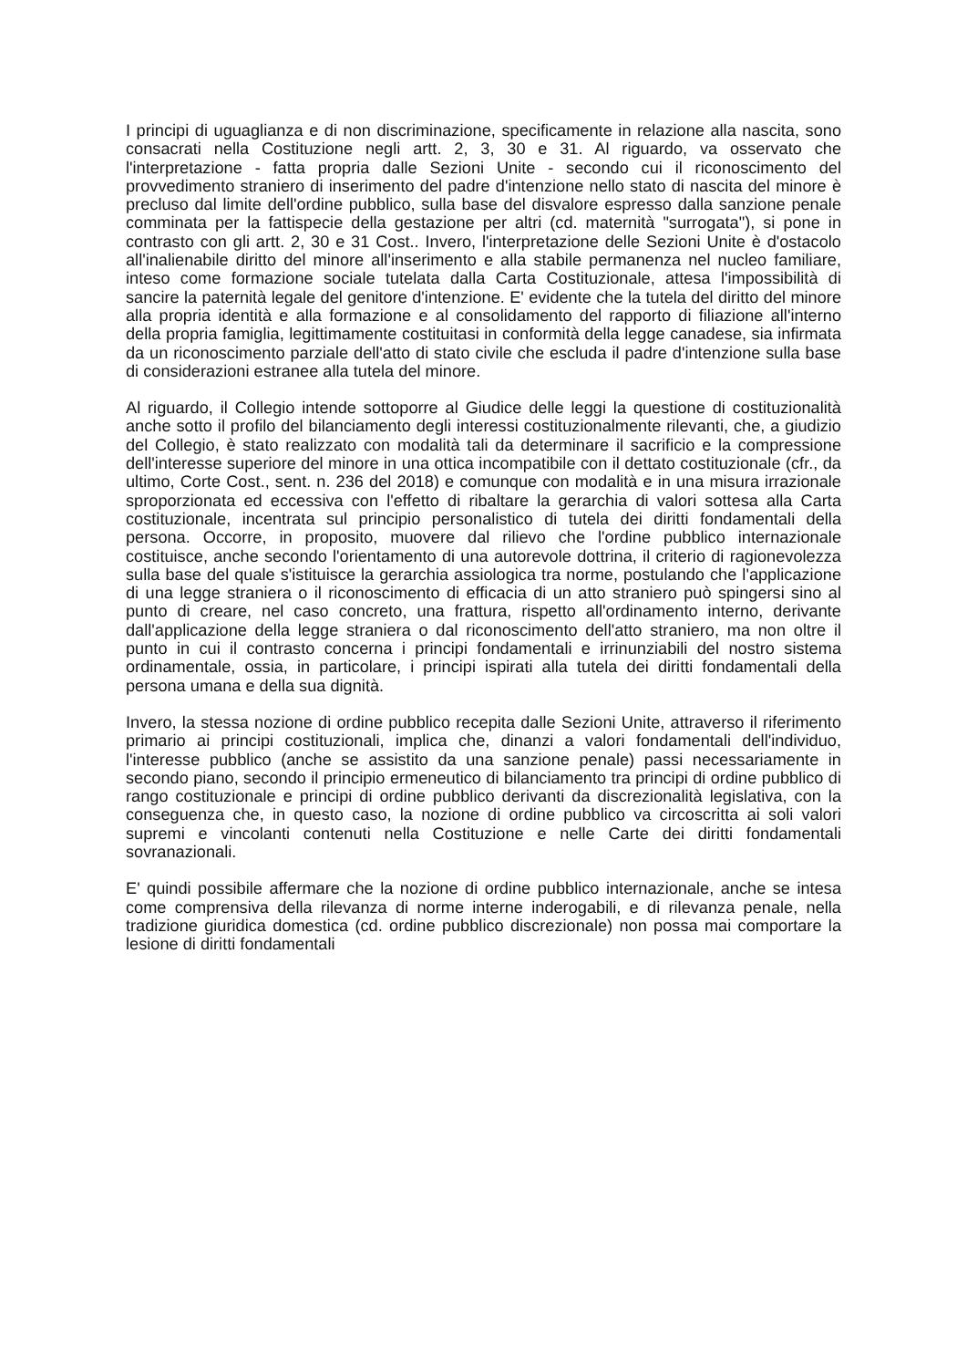I principi di uguaglianza e di non discriminazione, specificamente in relazione alla nascita, sono consacrati nella Costituzione negli artt. 2, 3, 30 e 31. Al riguardo, va osservato che l'interpretazione - fatta propria dalle Sezioni Unite - secondo cui il riconoscimento del provvedimento straniero di inserimento del padre d'intenzione nello stato di nascita del minore è precluso dal limite dell'ordine pubblico, sulla base del disvalore espresso dalla sanzione penale comminata per la fattispecie della gestazione per altri (cd. maternità "surrogata"), si pone in contrasto con gli artt. 2, 30 e 31 Cost.. Invero, l'interpretazione delle Sezioni Unite è d'ostacolo all'inalienabile diritto del minore all'inserimento e alla stabile permanenza nel nucleo familiare, inteso come formazione sociale tutelata dalla Carta Costituzionale, attesa l'impossibilità di sancire la paternità legale del genitore d'intenzione. E' evidente che la tutela del diritto del minore alla propria identità e alla formazione e al consolidamento del rapporto di filiazione all'interno della propria famiglia, legittimamente costituitasi in conformità della legge canadese, sia infirmata da un riconoscimento parziale dell'atto di stato civile che escluda il padre d'intenzione sulla base di considerazioni estranee alla tutela del minore.
Al riguardo, il Collegio intende sottoporre al Giudice delle leggi la questione di costituzionalità anche sotto il profilo del bilanciamento degli interessi costituzionalmente rilevanti, che, a giudizio del Collegio, è stato realizzato con modalità tali da determinare il sacrificio e la compressione dell'interesse superiore del minore in una ottica incompatibile con il dettato costituzionale (cfr., da ultimo, Corte Cost., sent. n. 236 del 2018) e comunque con modalità e in una misura irrazionale sproporzionata ed eccessiva con l'effetto di ribaltare la gerarchia di valori sottesa alla Carta costituzionale, incentrata sul principio personalistico di tutela dei diritti fondamentali della persona. Occorre, in proposito, muovere dal rilievo che l'ordine pubblico internazionale costituisce, anche secondo l'orientamento di una autorevole dottrina, il criterio di ragionevolezza sulla base del quale s'istituisce la gerarchia assiologica tra norme, postulando che l'applicazione di una legge straniera o il riconoscimento di efficacia di un atto straniero può spingersi sino al punto di creare, nel caso concreto, una frattura, rispetto all'ordinamento interno, derivante dall'applicazione della legge straniera o dal riconoscimento dell'atto straniero, ma non oltre il punto in cui il contrasto concerna i principi fondamentali e irrinunziabili del nostro sistema ordinamentale, ossia, in particolare, i principi ispirati alla tutela dei diritti fondamentali della persona umana e della sua dignità.
Invero, la stessa nozione di ordine pubblico recepita dalle Sezioni Unite, attraverso il riferimento primario ai principi costituzionali, implica che, dinanzi a valori fondamentali dell'individuo, l'interesse pubblico (anche se assistito da una sanzione penale) passi necessariamente in secondo piano, secondo il principio ermeneutico di bilanciamento tra principi di ordine pubblico di rango costituzionale e principi di ordine pubblico derivanti da discrezionalità legislativa, con la conseguenza che, in questo caso, la nozione di ordine pubblico va circoscritta ai soli valori supremi e vincolanti contenuti nella Costituzione e nelle Carte dei diritti fondamentali sovranazionali.
E' quindi possibile affermare che la nozione di ordine pubblico internazionale, anche se intesa come comprensiva della rilevanza di norme interne inderogabili, e di rilevanza penale, nella tradizione giuridica domestica (cd. ordine pubblico discrezionale) non possa mai comportare la lesione di diritti fondamentali